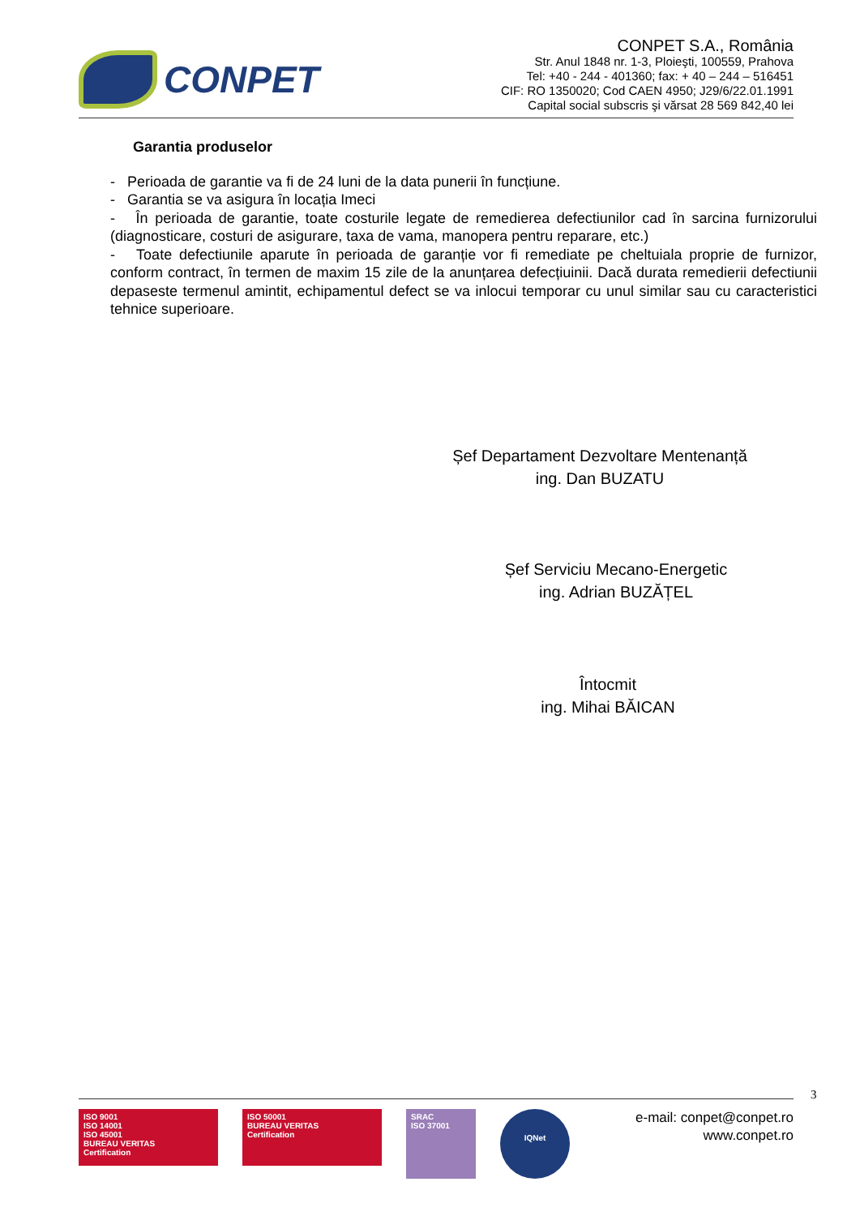CONPET
CONPET S.A., România
Str. Anul 1848 nr. 1-3, Ploieşti, 100559, Prahova
Tel: +40 - 244 - 401360; fax: + 40 – 244 – 516451
CIF: RO 1350020; Cod CAEN 4950; J29/6/22.01.1991
Capital social subscris şi vărsat 28 569 842,40 lei
Garantia produselor
- Perioada de garantie va fi de 24 luni de la data punerii în funcțiune.
- Garantia se va asigura în locația Imeci
- În perioada de garantie, toate costurile legate de remedierea defectiunilor cad în sarcina furnizorului (diagnosticare, costuri de asigurare, taxa de vama, manopera pentru reparare, etc.)
- Toate defectiunile aparute în perioada de garanție vor fi remediate pe cheltuiala proprie de furnizor, conform contract, în termen de maxim 15 zile de la anunțarea defecțiuinii. Dacă durata remedierii defectiunii depaseste termenul amintit, echipamentul defect se va inlocui temporar cu unul similar sau cu caracteristici tehnice superioare.
Șef Departament Dezvoltare Mentenanță
ing. Dan BUZATU
Șef Serviciu Mecano-Energetic
ing. Adrian BUZĂȚEL
Întocmit
ing. Mihai BĂICAN
3
ISO 9001
ISO 14001
ISO 45001
BUREAU VERITAS
Certification
ISO 50001
BUREAU VERITAS
Certification
SRAC
ISO 37001
IQNet
e-mail: conpet@conpet.ro
www.conpet.ro